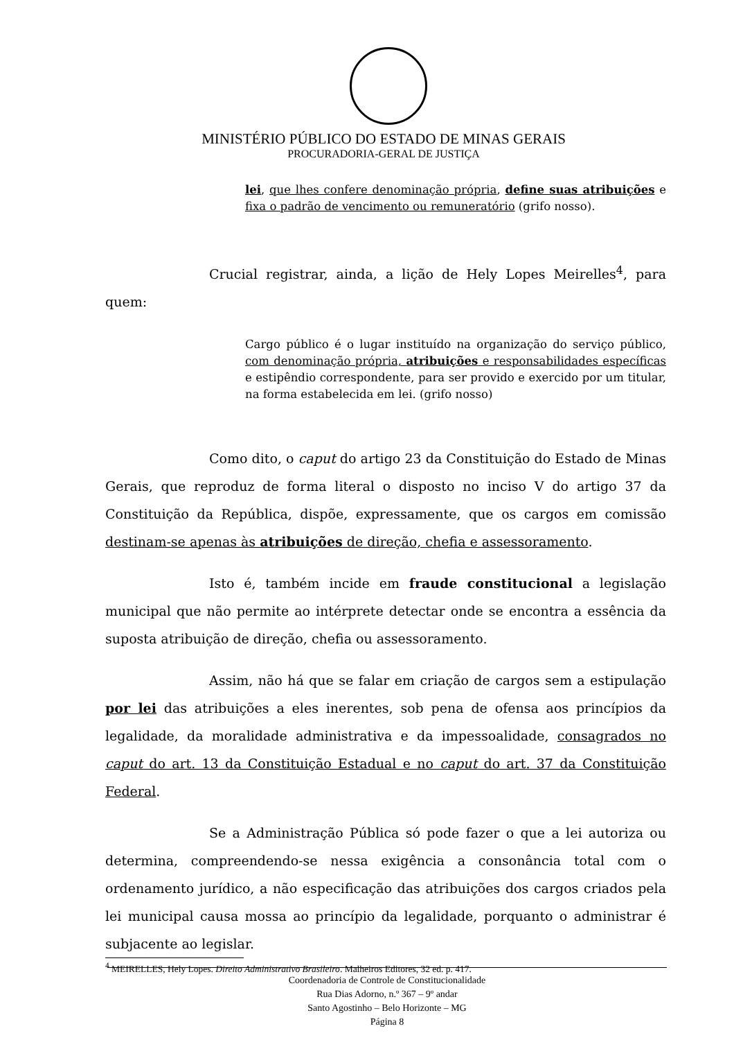MINISTÉRIO PÚBLICO DO ESTADO DE MINAS GERAIS
PROCURADORIA-GERAL DE JUSTIÇA
lei, que lhes confere denominação própria, define suas atribuições e fixa o padrão de vencimento ou remuneratório (grifo nosso).
Crucial registrar, ainda, a lição de Hely Lopes Meirelles<sup>4</sup>, para quem:
Cargo público é o lugar instituído na organização do serviço público, com denominação própria, atribuições e responsabilidades específicas e estipêndio correspondente, para ser provido e exercido por um titular, na forma estabelecida em lei. (grifo nosso)
Como dito, o caput do artigo 23 da Constituição do Estado de Minas Gerais, que reproduz de forma literal o disposto no inciso V do artigo 37 da Constituição da República, dispõe, expressamente, que os cargos em comissão destinam-se apenas às atribuições de direção, chefia e assessoramento.
Isto é, também incide em fraude constitucional a legislação municipal que não permite ao intérprete detectar onde se encontra a essência da suposta atribuição de direção, chefia ou assessoramento.
Assim, não há que se falar em criação de cargos sem a estipulação por lei das atribuições a eles inerentes, sob pena de ofensa aos princípios da legalidade, da moralidade administrativa e da impessoalidade, consagrados no caput do art. 13 da Constituição Estadual e no caput do art. 37 da Constituição Federal.
Se a Administração Pública só pode fazer o que a lei autoriza ou determina, compreendendo-se nessa exigência a consonância total com o ordenamento jurídico, a não especificação das atribuições dos cargos criados pela lei municipal causa mossa ao princípio da legalidade, porquanto o administrar é subjacente ao legislar.
<sup>4</sup> MEIRELLES, Hely Lopes. Direito Administrativo Brasileiro. Malheiros Editores, 32 ed. p. 417.
Coordenadoria de Controle de Constitucionalidade
Rua Dias Adorno, n.º 367 – 9º andar
Santo Agostinho – Belo Horizonte – MG
Página 8